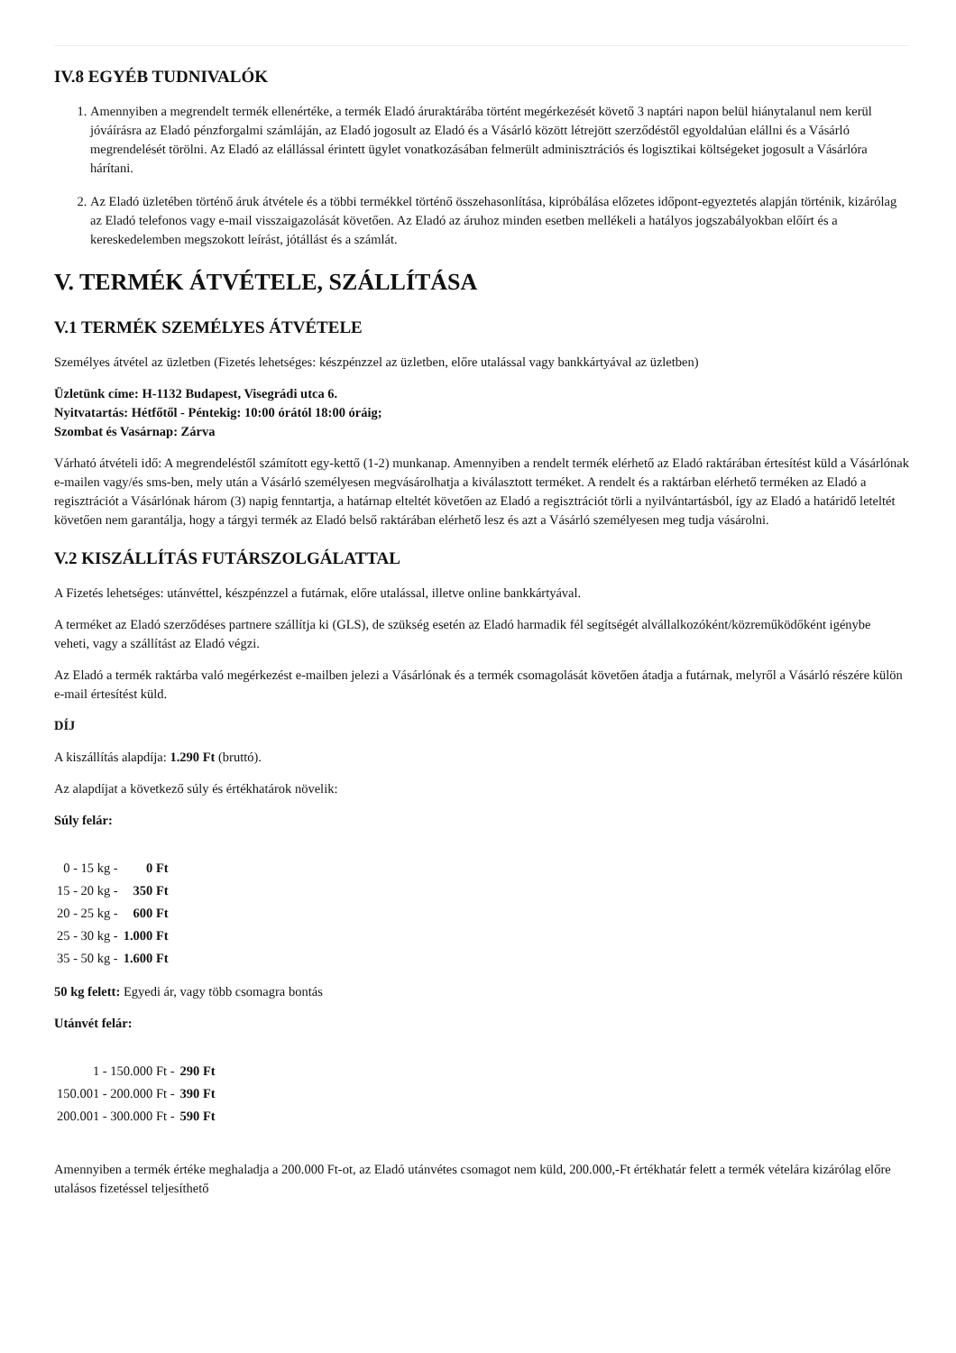IV.8 EGYÉB TUDNIVALÓK
1. Amennyiben a megrendelt termék ellenértéke, a termék Eladó áruraktárába történt megérkezését követő 3 naptári napon belül hiánytalanul nem kerül jóváírásra az Eladó pénzforgalmi számláján, az Eladó jogosult az Eladó és a Vásárló között létrejött szerződéstől egyoldalúan elállni és a Vásárló megrendelését törölni. Az Eladó az elállással érintett ügylet vonatkozásában felmerült adminisztrációs és logisztikai költségeket jogosult a Vásárlóra hárítani.
2. Az Eladó üzletében történő áruk átvétele és a többi termékkel történő összehasonlítása, kipróbálása előzetes időpont-egyeztetés alapján történik, kizárólag az Eladó telefonos vagy e-mail visszaigazolását követően. Az Eladó az áruhoz minden esetben mellékeli a hatályos jogszabályokban előírt és a kereskedelemben megszokott leírást, jótállást és a számlát.
V. TERMÉK ÁTVÉTELE, SZÁLLÍTÁSA
V.1 TERMÉK SZEMÉLYES ÁTVÉTELE
Személyes átvétel az üzletben (Fizetés lehetséges: készpénzzel az üzletben, előre utalással vagy bankkártyával az üzletben)
Üzletünk címe: H-1132 Budapest, Visegrádi utca 6.
Nyitvatartás: Hétfőtől - Péntekig: 10:00 órától 18:00 óráig;
Szombat és Vasárnap: Zárva
Várható átvételi idő: A megrendeléstől számított egy-kettő (1-2) munkanap. Amennyiben a rendelt termék elérhető az Eladó raktárában értesítést küld a Vásárlónak e-mailen vagy/és sms-ben, mely után a Vásárló személyesen megvásárolhatja a kiválasztott terméket. A rendelt és a raktárban elérhető terméken az Eladó a regisztrációt a Vásárlónak három (3) napig fenntartja, a határnap elteltét követően az Eladó a regisztrációt törli a nyilvántartásból, így az Eladó a határidő leteltét követően nem garantálja, hogy a tárgyi termék az Eladó belső raktárában elérhető lesz és azt a Vásárló személyesen meg tudja vásárolni.
V.2 KISZÁLLÍTÁS FUTÁRSZOLGÁLATTAL
A Fizetés lehetséges: utánvéttel, készpénzzel a futárnak, előre utalással, illetve online bankkártyával.
A terméket az Eladó szerződéses partnere szállítja ki (GLS), de szükség esetén az Eladó harmadik fél segítségét alvállalkozóként/közreműködőként igénybe veheti, vagy a szállítást az Eladó végzi.
Az Eladó a termék raktárba való megérkezést e-mailben jelezi a Vásárlónak és a termék csomagolását követően átadja a futárnak, melyről a Vásárló részére külön e-mail értesítést küld.
DÍJ
A kiszállítás alapdíja: 1.290 Ft (bruttó).
Az alapdíjat a következő súly és értékhatárok növelik:
Súly felár:
| 0 - 15 kg - | 0 Ft |
| 15 - 20 kg - | 350 Ft |
| 20 - 25 kg - | 600 Ft |
| 25 - 30 kg - | 1.000 Ft |
| 35 - 50 kg - | 1.600 Ft |
50 kg felett: Egyedi ár, vagy több csomagra bontás
Utánvét felár:
| 1 - 150.000 Ft - | 290 Ft |
| 150.001 - 200.000 Ft - | 390 Ft |
| 200.001 - 300.000 Ft - | 590 Ft |
Amennyiben a termék értéke meghaladja a 200.000 Ft-ot, az Eladó utánvétes csomagot nem küld, 200.000,-Ft értékhatár felett a termék vételára kizárólag előre utalásos fizetéssel teljesíthető